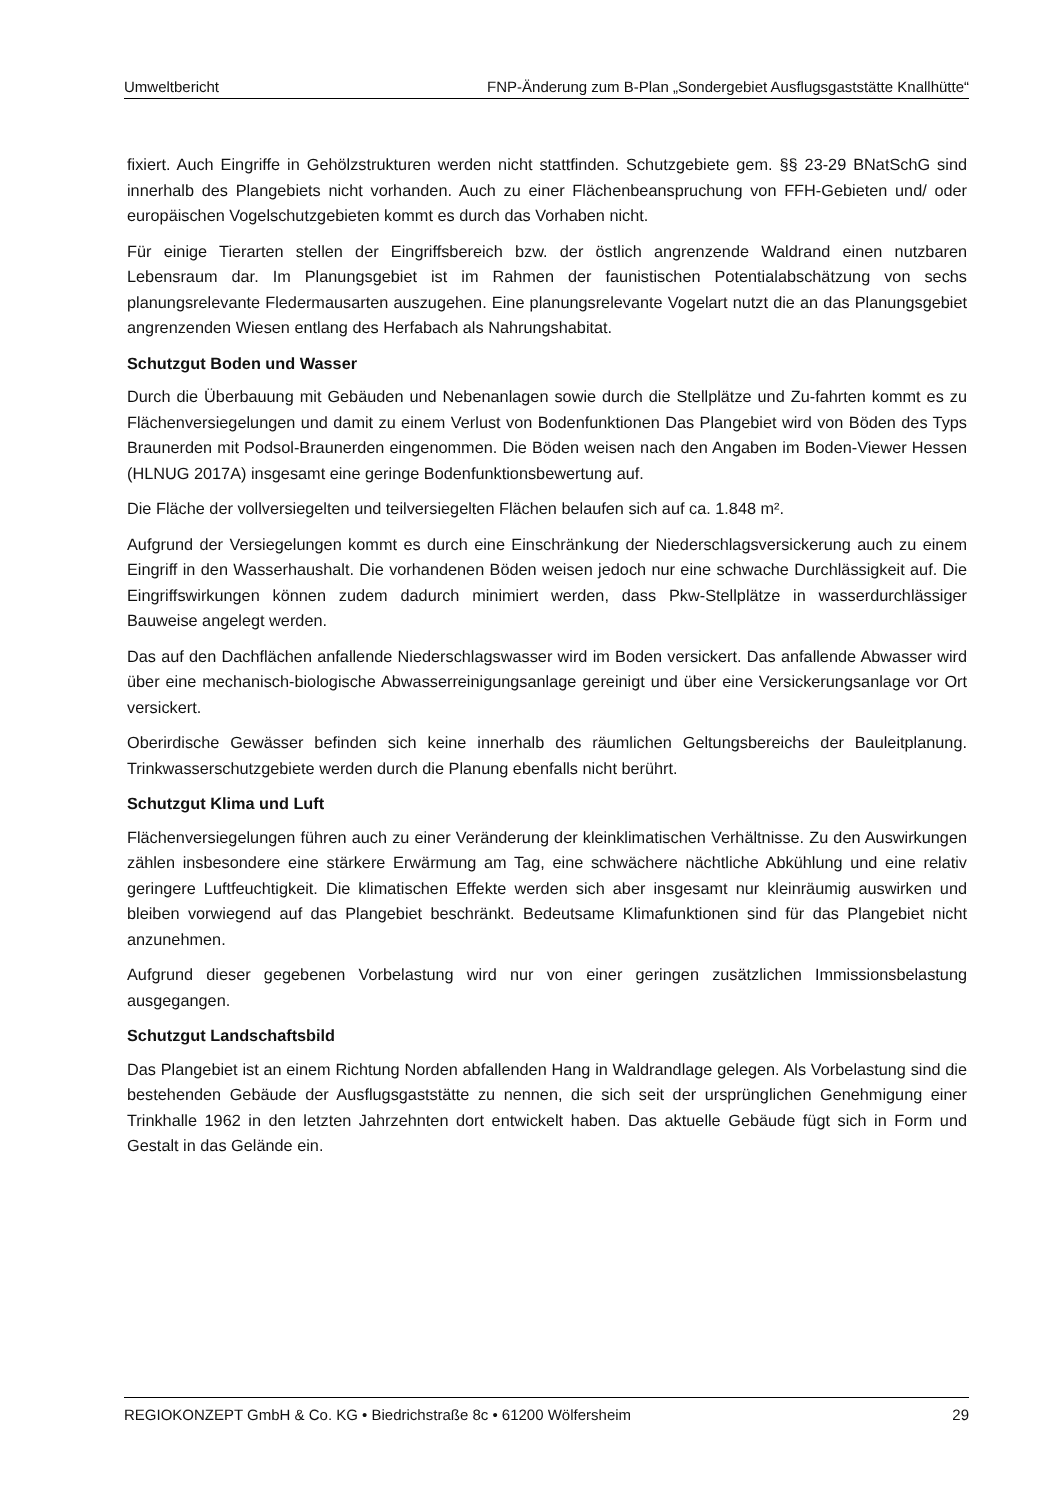Umweltbericht FNP-Änderung zum B-Plan „Sondergebiet Ausflugsgaststätte Knallhütte“
fixiert. Auch Eingriffe in Gehölzstrukturen werden nicht stattfinden. Schutzgebiete gem. §§ 23-29 BNatSchG sind innerhalb des Plangebiets nicht vorhanden. Auch zu einer Flächenbeanspruchung von FFH-Gebieten und/ oder europäischen Vogelschutzgebieten kommt es durch das Vorhaben nicht.
Für einige Tierarten stellen der Eingriffsbereich bzw. der östlich angrenzende Waldrand einen nutzbaren Lebensraum dar. Im Planungsgebiet ist im Rahmen der faunistischen Potentialabschätzung von sechs planungsrelevante Fledermausarten auszugehen. Eine planungsrelevante Vogelart nutzt die an das Planungsgebiet angrenzenden Wiesen entlang des Herfabach als Nahrungshabitat.
Schutzgut Boden und Wasser
Durch die Überbauung mit Gebäuden und Nebenanlagen sowie durch die Stellplätze und Zu-fahrten kommt es zu Flächenversiegelungen und damit zu einem Verlust von Bodenfunktionen Das Plangebiet wird von Böden des Typs Braunerden mit Podsol-Braunerden eingenommen. Die Böden weisen nach den Angaben im Boden-Viewer Hessen (HLNUG 2017A) insgesamt eine geringe Bodenfunktionsbewertung auf.
Die Fläche der vollversiegelten und teilversiegelten Flächen belaufen sich auf ca. 1.848 m².
Aufgrund der Versiegelungen kommt es durch eine Einschränkung der Niederschlagsversickerung auch zu einem Eingriff in den Wasserhaushalt. Die vorhandenen Böden weisen jedoch nur eine schwache Durchlässigkeit auf. Die Eingriffswirkungen können zudem dadurch minimiert werden, dass Pkw-Stellplätze in wasserdurchlässiger Bauweise angelegt werden.
Das auf den Dachflächen anfallende Niederschlagswasser wird im Boden versickert. Das anfallende Abwasser wird über eine mechanisch-biologische Abwasserreinigungsanlage gereinigt und über eine Versickerungsanlage vor Ort versickert.
Oberirdische Gewässer befinden sich keine innerhalb des räumlichen Geltungsbereichs der Bauleitplanung. Trinkwasserschutzgebiete werden durch die Planung ebenfalls nicht berührt.
Schutzgut Klima und Luft
Flächenversiegelungen führen auch zu einer Veränderung der kleinklimatischen Verhältnisse. Zu den Auswirkungen zählen insbesondere eine stärkere Erwärmung am Tag, eine schwächere nächtliche Abkühlung und eine relativ geringere Luftfeuchtigkeit. Die klimatischen Effekte werden sich aber insgesamt nur kleinräumig auswirken und bleiben vorwiegend auf das Plangebiet beschränkt. Bedeutsame Klimafunktionen sind für das Plangebiet nicht anzunehmen.
Aufgrund dieser gegebenen Vorbelastung wird nur von einer geringen zusätzlichen Immissionsbelastung ausgegangen.
Schutzgut Landschaftsbild
Das Plangebiet ist an einem Richtung Norden abfallenden Hang in Waldrandlage gelegen. Als Vorbelastung sind die bestehenden Gebäude der Ausflugsgaststätte zu nennen, die sich seit der ursprünglichen Genehmigung einer Trinkhalle 1962 in den letzten Jahrzehnten dort entwickelt haben. Das aktuelle Gebäude fügt sich in Form und Gestalt in das Gelände ein.
REGIOKONZEPT GmbH & Co. KG • Biedrichstraße 8c • 61200 Wölfersheim 29